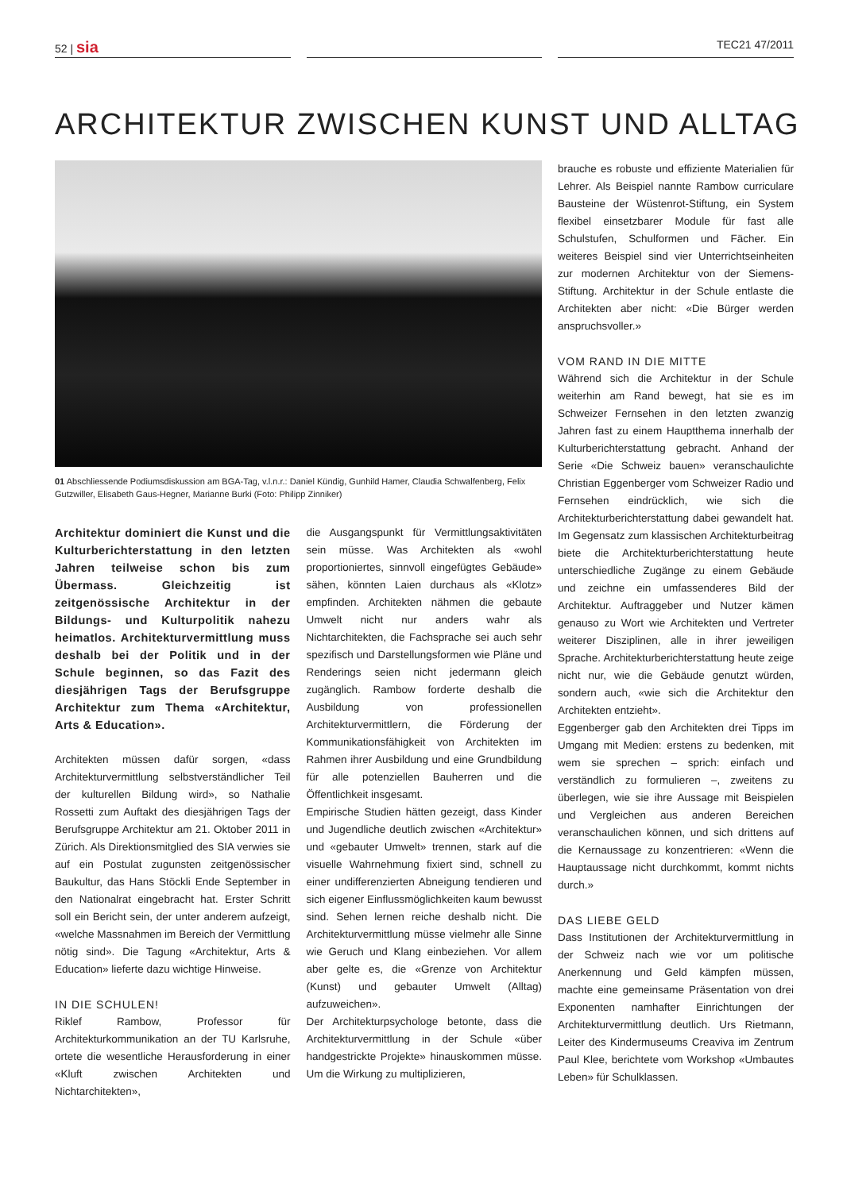52 | sia TEC21 47/2011
ARCHITEKTUR ZWISCHEN KUNST UND ALLTAG
01 Abschliessende Podiumsdiskussion am BGA-Tag, v.l.n.r.: Daniel Kündig, Gunhild Hamer, Claudia Schwalfenberg, Felix Gutzwiller, Elisabeth Gaus-Hegner, Marianne Burki (Foto: Philipp Zinniker)
Architektur dominiert die Kunst und die Kulturberichterstattung in den letzten Jahren teilweise schon bis zum Übermass. Gleichzeitig ist zeitgenössische Architektur in der Bildungs- und Kulturpolitik nahezu heimatlos. Architekturvermittlung muss deshalb bei der Politik und in der Schule beginnen, so das Fazit des diesjährigen Tags der Berufsgruppe Architektur zum Thema «Architektur, Arts & Education».
Architekten müssen dafür sorgen, «dass Architekturvermittlung selbstverständlicher Teil der kulturellen Bildung wird», so Nathalie Rossetti zum Auftakt des diesjährigen Tags der Berufsgruppe Architektur am 21. Oktober 2011 in Zürich. Als Direktionsmitglied des SIA verwies sie auf ein Postulat zugunsten zeitgenössischer Baukultur, das Hans Stöckli Ende September in den Nationalrat eingebracht hat. Erster Schritt soll ein Bericht sein, der unter anderem aufzeigt, «welche Massnahmen im Bereich der Vermittlung nötig sind». Die Tagung «Architektur, Arts & Education» lieferte dazu wichtige Hinweise.
IN DIE SCHULEN!
Riklef Rambow, Professor für Architekturkommunikation an der TU Karlsruhe, ortete die wesentliche Herausforderung in einer «Kluft zwischen Architekten und Nichtarchitekten»,
die Ausgangspunkt für Vermittlungsaktivitäten sein müsse. Was Architekten als «wohl proportioniertes, sinnvoll eingefügtes Gebäude» sähen, könnten Laien durchaus als «Klotz» empfinden. Architekten nähmen die gebaute Umwelt nicht nur anders wahr als Nichtarchitekten, die Fachsprache sei auch sehr spezifisch und Darstellungsformen wie Pläne und Renderings seien nicht jedermann gleich zugänglich. Rambow forderte deshalb die Ausbildung von professionellen Architekturvermittlern, die Förderung der Kommunikationsfähigkeit von Architekten im Rahmen ihrer Ausbildung und eine Grundbildung für alle potenziellen Bauherren und die Öffentlichkeit insgesamt.
Empirische Studien hätten gezeigt, dass Kinder und Jugendliche deutlich zwischen «Architektur» und «gebauter Umwelt» trennen, stark auf die visuelle Wahrnehmung fixiert sind, schnell zu einer undifferenzierten Abneigung tendieren und sich eigener Einflussmöglichkeiten kaum bewusst sind. Sehen lernen reiche deshalb nicht. Die Architekturvermittlung müsse vielmehr alle Sinne wie Geruch und Klang einbeziehen. Vor allem aber gelte es, die «Grenze von Architektur (Kunst) und gebauter Umwelt (Alltag) aufzuweichen».
Der Architekturpsychologe betonte, dass die Architekturvermittlung in der Schule «über handgestrickte Projekte» hinauskommen müsse. Um die Wirkung zu multiplizieren,
brauche es robuste und effiziente Materialien für Lehrer. Als Beispiel nannte Rambow curriculare Bausteine der Wüstenrot-Stiftung, ein System flexibel einsetzbarer Module für fast alle Schulstufen, Schulformen und Fächer. Ein weiteres Beispiel sind vier Unterrichtseinheiten zur modernen Architektur von der Siemens-Stiftung. Architektur in der Schule entlaste die Architekten aber nicht: «Die Bürger werden anspruchsvoller.»
VOM RAND IN DIE MITTE
Während sich die Architektur in der Schule weiterhin am Rand bewegt, hat sie es im Schweizer Fernsehen in den letzten zwanzig Jahren fast zu einem Hauptthema innerhalb der Kulturberichterstattung gebracht. Anhand der Serie «Die Schweiz bauen» veranschaulichte Christian Eggenberger vom Schweizer Radio und Fernsehen eindrücklich, wie sich die Architekturberichterstattung dabei gewandelt hat. Im Gegensatz zum klassischen Architekturbeitrag biete die Architekturberichterstattung heute unterschiedliche Zugänge zu einem Gebäude und zeichne ein umfassenderes Bild der Architektur. Auftraggeber und Nutzer kämen genauso zu Wort wie Architekten und Vertreter weiterer Disziplinen, alle in ihrer jeweiligen Sprache. Architekturberichterstattung heute zeige nicht nur, wie die Gebäude genutzt würden, sondern auch, «wie sich die Architektur den Architekten entzieht».
Eggenberger gab den Architekten drei Tipps im Umgang mit Medien: erstens zu bedenken, mit wem sie sprechen – sprich: einfach und verständlich zu formulieren –, zweitens zu überlegen, wie sie ihre Aussage mit Beispielen und Vergleichen aus anderen Bereichen veranschaulichen können, und sich drittens auf die Kernaussage zu konzentrieren: «Wenn die Hauptaussage nicht durchkommt, kommt nichts durch.»
DAS LIEBE GELD
Dass Institutionen der Architekturvermittlung in der Schweiz nach wie vor um politische Anerkennung und Geld kämpfen müssen, machte eine gemeinsame Präsentation von drei Exponenten namhafter Einrichtungen der Architekturvermittlung deutlich. Urs Rietmann, Leiter des Kindermuseums Creaviva im Zentrum Paul Klee, berichtete vom Workshop «Umbautes Leben» für Schulklassen.